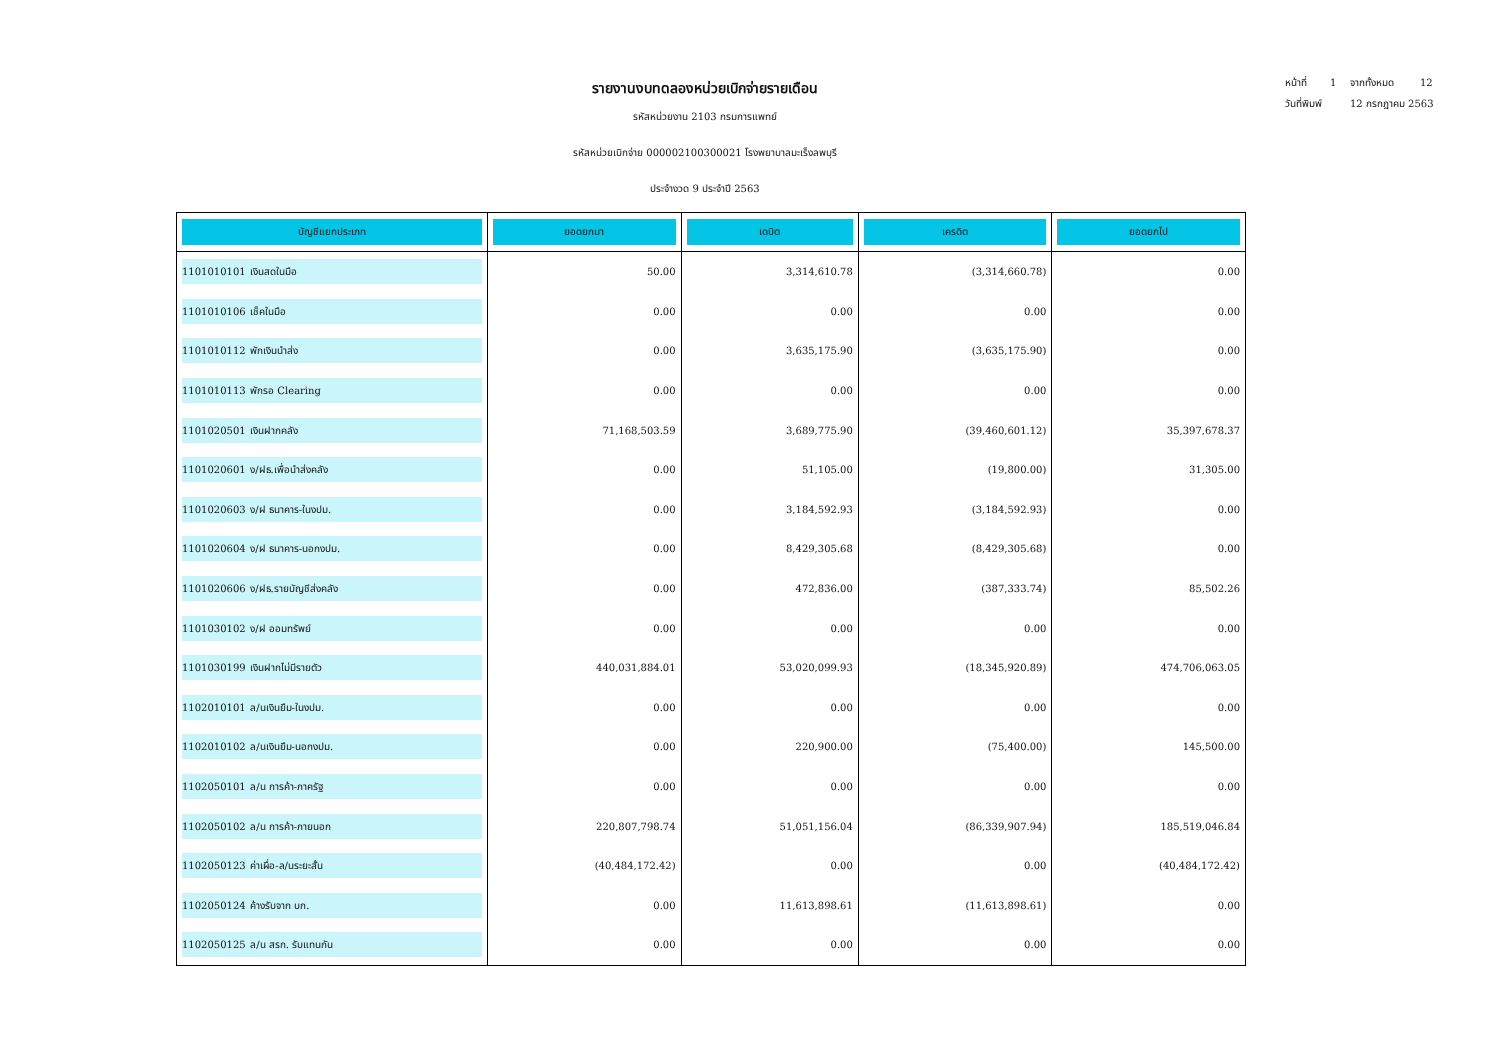หน้าที่ 1 จากทั้งหมด 12
วันที่พิมพ์ 12 กรกฎาคม 2563
รายงานงบทดลองหน่วยเบิกจ่ายรายเดือน
รหัสหน่วยงาน 2103 กรมการแพทย์
รหัสหน่วยเบิกจ่าย 000002100300021 โรงพยาบาลมะเร็งลพบุรี
ประจำงวด 9 ประจำปี 2563
| บัญชีแยกประเภท | ยอดยกมา | เดบิต | เครดิต | ยอดยกไป |
| --- | --- | --- | --- | --- |
| 1101010101 เงินสดในมือ | 50.00 | 3,314,610.78 | (3,314,660.78) | 0.00 |
| 1101010106 เช็คในมือ | 0.00 | 0.00 | 0.00 | 0.00 |
| 1101010112 พักเงินนำส่ง | 0.00 | 3,635,175.90 | (3,635,175.90) | 0.00 |
| 1101010113 พักรอ Clearing | 0.00 | 0.00 | 0.00 | 0.00 |
| 1101020501 เงินฝากคลัง | 71,168,503.59 | 3,689,775.90 | (39,460,601.12) | 35,397,678.37 |
| 1101020601 ง/ฝธ.เพื่อนำส่งคลัง | 0.00 | 51,105.00 | (19,800.00) | 31,305.00 |
| 1101020603 ง/ฝ ธนาคาร-ในงปม. | 0.00 | 3,184,592.93 | (3,184,592.93) | 0.00 |
| 1101020604 ง/ฝ ธนาคาร-นอกงปม. | 0.00 | 8,429,305.68 | (8,429,305.68) | 0.00 |
| 1101020606 ง/ฝธ.รายบัญชีส่งคลัง | 0.00 | 472,836.00 | (387,333.74) | 85,502.26 |
| 1101030102 ง/ฝ ออมทรัพย์ | 0.00 | 0.00 | 0.00 | 0.00 |
| 1101030199 เงินฝากไม่มีรายตัว | 440,031,884.01 | 53,020,099.93 | (18,345,920.89) | 474,706,063.05 |
| 1102010101 ล/นเงินยืม-ในงปม. | 0.00 | 0.00 | 0.00 | 0.00 |
| 1102010102 ล/นเงินยืม-นอกงปม. | 0.00 | 220,900.00 | (75,400.00) | 145,500.00 |
| 1102050101 ล/น การค้า-ภาครัฐ | 0.00 | 0.00 | 0.00 | 0.00 |
| 1102050102 ล/น การค้า-ภายนอก | 220,807,798.74 | 51,051,156.04 | (86,339,907.94) | 185,519,046.84 |
| 1102050123 ค่าเผื่อ-ล/นระยะสั้น | (40,484,172.42) | 0.00 | 0.00 | (40,484,172.42) |
| 1102050124 ค้างรับจาก บก. | 0.00 | 11,613,898.61 | (11,613,898.61) | 0.00 |
| 1102050125 ล/น สรก. รับแทนกัน | 0.00 | 0.00 | 0.00 | 0.00 |